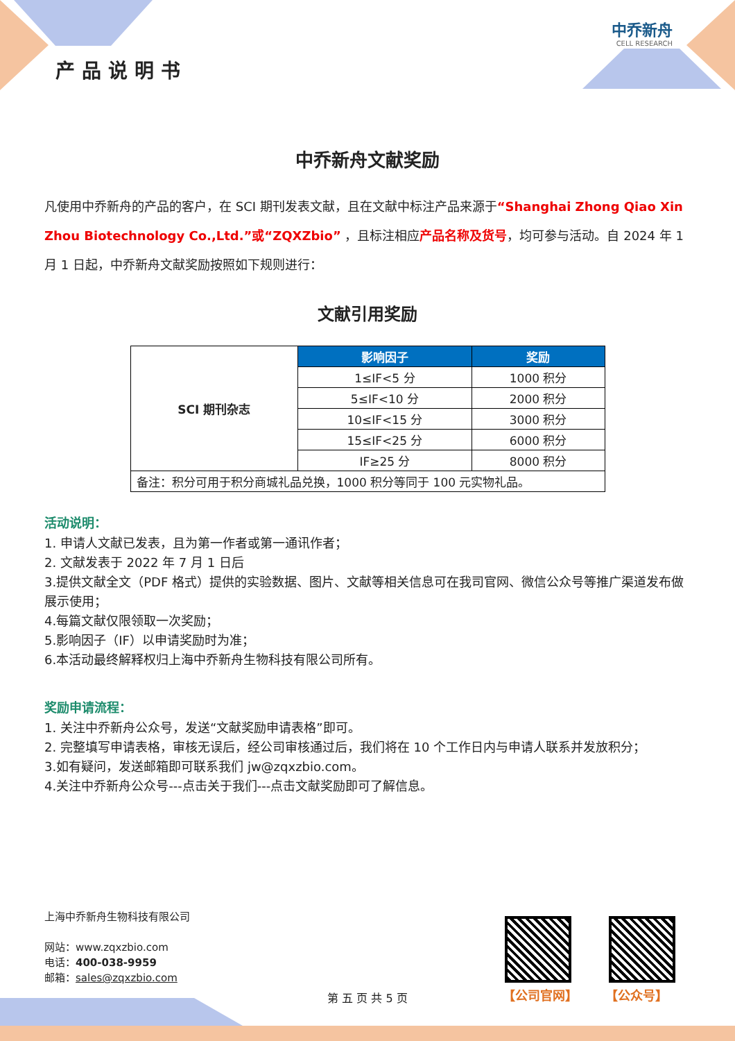产品说明书
中乔新舟
CELL RESEARCH
中乔新舟文献奖励
凡使用中乔新舟的产品的客户，在 SCI 期刊发表文献，且在文献中标注产品来源于“Shanghai Zhong Qiao Xin Zhou Biotechnology Co.,Ltd.”或“ZQXZbio” ，且标注相应产品名称及货号，均可参与活动。自 2024 年 1 月 1 日起，中乔新舟文献奖励按照如下规则进行：
文献引用奖励
| SCI 期刊杂志 | 影响因子 | 奖励 |
| | 1≤IF<5 分 | 1000 积分 |
| | 5≤IF<10 分 | 2000 积分 |
| | 10≤IF<15 分 | 3000 积分 |
| | 15≤IF<25 分 | 6000 积分 |
| | IF≥25 分 | 8000 积分 |
| 备注：积分可用于积分商城礼品兑换，1000 积分等同于 100 元实物礼品。 | | |
活动说明：
1. 申请人文献已发表，且为第一作者或第一通讯作者；
2. 文献发表于 2022 年 7 月 1 日后
3.提供文献全文（PDF 格式）提供的实验数据、图片、文献等相关信息可在我司官网、微信公众号等推广渠道发布做展示使用；
4.每篇文献仅限领取一次奖励；
5.影响因子（IF）以申请奖励时为准；
6.本活动最终解释权归上海中乔新舟生物科技有限公司所有。
奖励申请流程：
1. 关注中乔新舟公众号，发送“文献奖励申请表格”即可。
2. 完整填写申请表格，审核无误后，经公司审核通过后，我们将在 10 个工作日内与申请人联系并发放积分；
3.如有疑问，发送邮箱即可联系我们 jw@zqxzbio.com。
4.关注中乔新舟公众号---点击关于我们---点击文献奖励即可了解信息。
上海中乔新舟生物科技有限公司
网站：www.zqxzbio.com
电话：400-038-9959
邮箱：sales@zqxzbio.com
【公司官网】 【公众号】
第 五 页 共 5 页